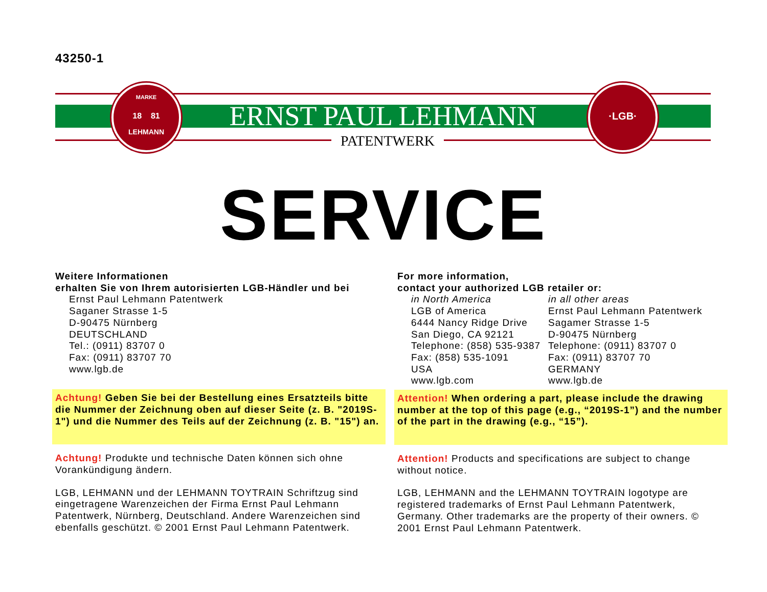43250-1
MARKE
18 81
LEHMANN
ERNST PAUL LEHMANN
PATENTWERK
·LGB·
SERVICE
Weitere Informationen
erhalten Sie von Ihrem autorisierten LGB-Händler und bei
Ernst Paul Lehmann Patentwerk
Saganer Strasse 1-5
D-90475 Nürnberg
DEUTSCHLAND
Tel.: (0911) 83707 0
Fax: (0911) 83707 70
www.lgb.de
Achtung! Geben Sie bei der Bestellung eines Ersatzteils bitte die Nummer der Zeichnung oben auf dieser Seite (z. B. "2019S-1") und die Nummer des Teils auf der Zeichnung (z. B. "15") an.
Achtung! Produkte und technische Daten können sich ohne Vorankündigung ändern.
LGB, LEHMANN und der LEHMANN TOYTRAIN Schriftzug sind eingetragene Warenzeichen der Firma Ernst Paul Lehmann Patentwerk, Nürnberg, Deutschland. Andere Warenzeichen sind ebenfalls geschützt. © 2001 Ernst Paul Lehmann Patentwerk.
For more information,
contact your authorized LGB retailer or:
in North America
LGB of America
6444 Nancy Ridge Drive
San Diego, CA 92121
Telephone: (858) 535-9387
Fax: (858) 535-1091
USA
www.lgb.com
in all other areas
Ernst Paul Lehmann Patentwerk
Sagamer Strasse 1-5
D-90475 Nürnberg
Telephone: (0911) 83707 0
Fax: (0911) 83707 70
GERMANY
www.lgb.de
Attention! When ordering a part, please include the drawing number at the top of this page (e.g., “2019S-1”) and the number of the part in the drawing (e.g., “15”).
Attention! Products and specifications are subject to change without notice.
LGB, LEHMANN and the LEHMANN TOYTRAIN logotype are registered trademarks of Ernst Paul Lehmann Patentwerk, Germany. Other trademarks are the property of their owners. © 2001 Ernst Paul Lehmann Patentwerk.